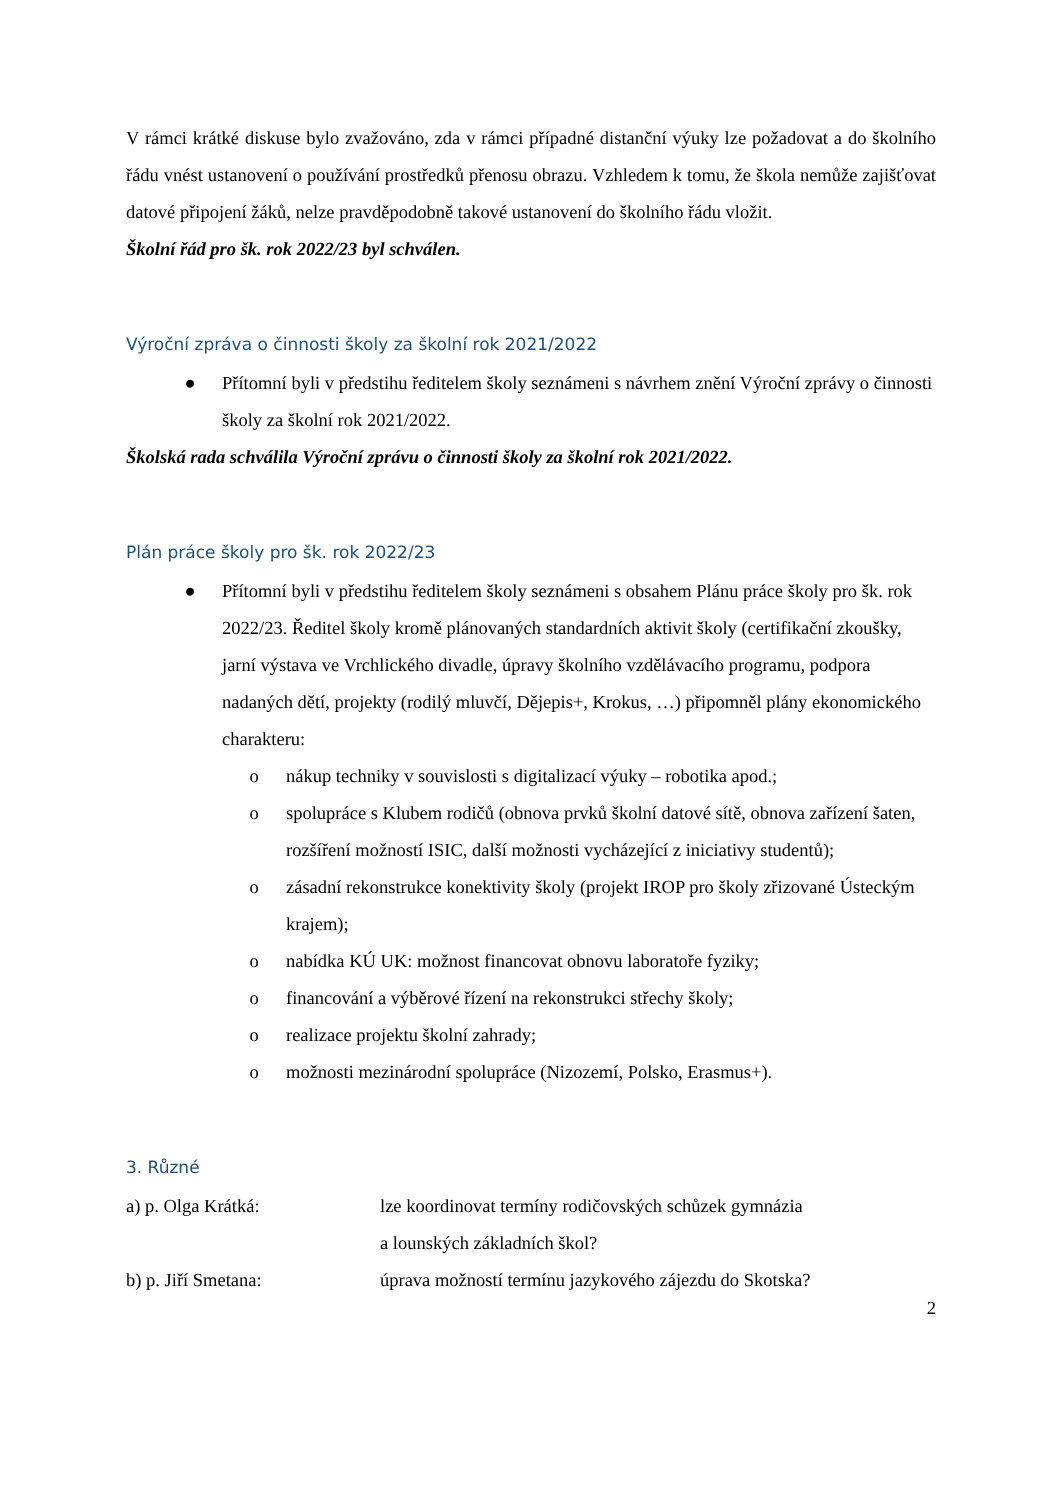V rámci krátké diskuse bylo zvažováno, zda v rámci případné distanční výuky lze požadovat a do školního řádu vnést ustanovení o používání prostředků přenosu obrazu. Vzhledem k tomu, že škola nemůže zajišťovat datové připojení žáků, nelze pravděpodobně takové ustanovení do školního řádu vložit.
Školní řád pro šk. rok 2022/23 byl schválen.
Výroční zpráva o činnosti školy za školní rok 2021/2022
● Přítomní byli v předstihu ředitelem školy seznámeni s návrhem znění Výroční zprávy o činnosti školy za školní rok 2021/2022.
Školská rada schválila Výroční zprávu o činnosti školy za školní rok 2021/2022.
Plán práce školy pro šk. rok 2022/23
● Přítomní byli v předstihu ředitelem školy seznámeni s obsahem Plánu práce školy pro šk. rok 2022/23. Ředitel školy kromě plánovaných standardních aktivit školy (certifikační zkoušky, jarní výstava ve Vrchlického divadle, úpravy školního vzdělávacího programu, podpora nadaných dětí, projekty (rodilý mluvčí, Dějepis+, Krokus, …) připomněl plány ekonomického charakteru:
o nákup techniky v souvislosti s digitalizací výuky – robotika apod.;
o spolupráce s Klubem rodičů (obnova prvků školní datové sítě, obnova zařízení šaten, rozšíření možností ISIC, další možnosti vycházející z iniciativy studentů);
o zásadní rekonstrukce konektivity školy (projekt IROP pro školy zřizované Ústeckým krajem);
o nabídka KÚ UK: možnost financovat obnovu laboratoře fyziky;
o financování a výběrové řízení na rekonstrukci střechy školy;
o realizace projektu školní zahrady;
o možnosti mezinárodní spolupráce (Nizozemí, Polsko, Erasmus+).
3. Různé
a) p. Olga Krátká: lze koordinovat termíny rodičovských schůzek gymnázia
a lounských základních škol?
b) p. Jiří Smetana: úprava možností termínu jazykového zájezdu do Skotska?
2